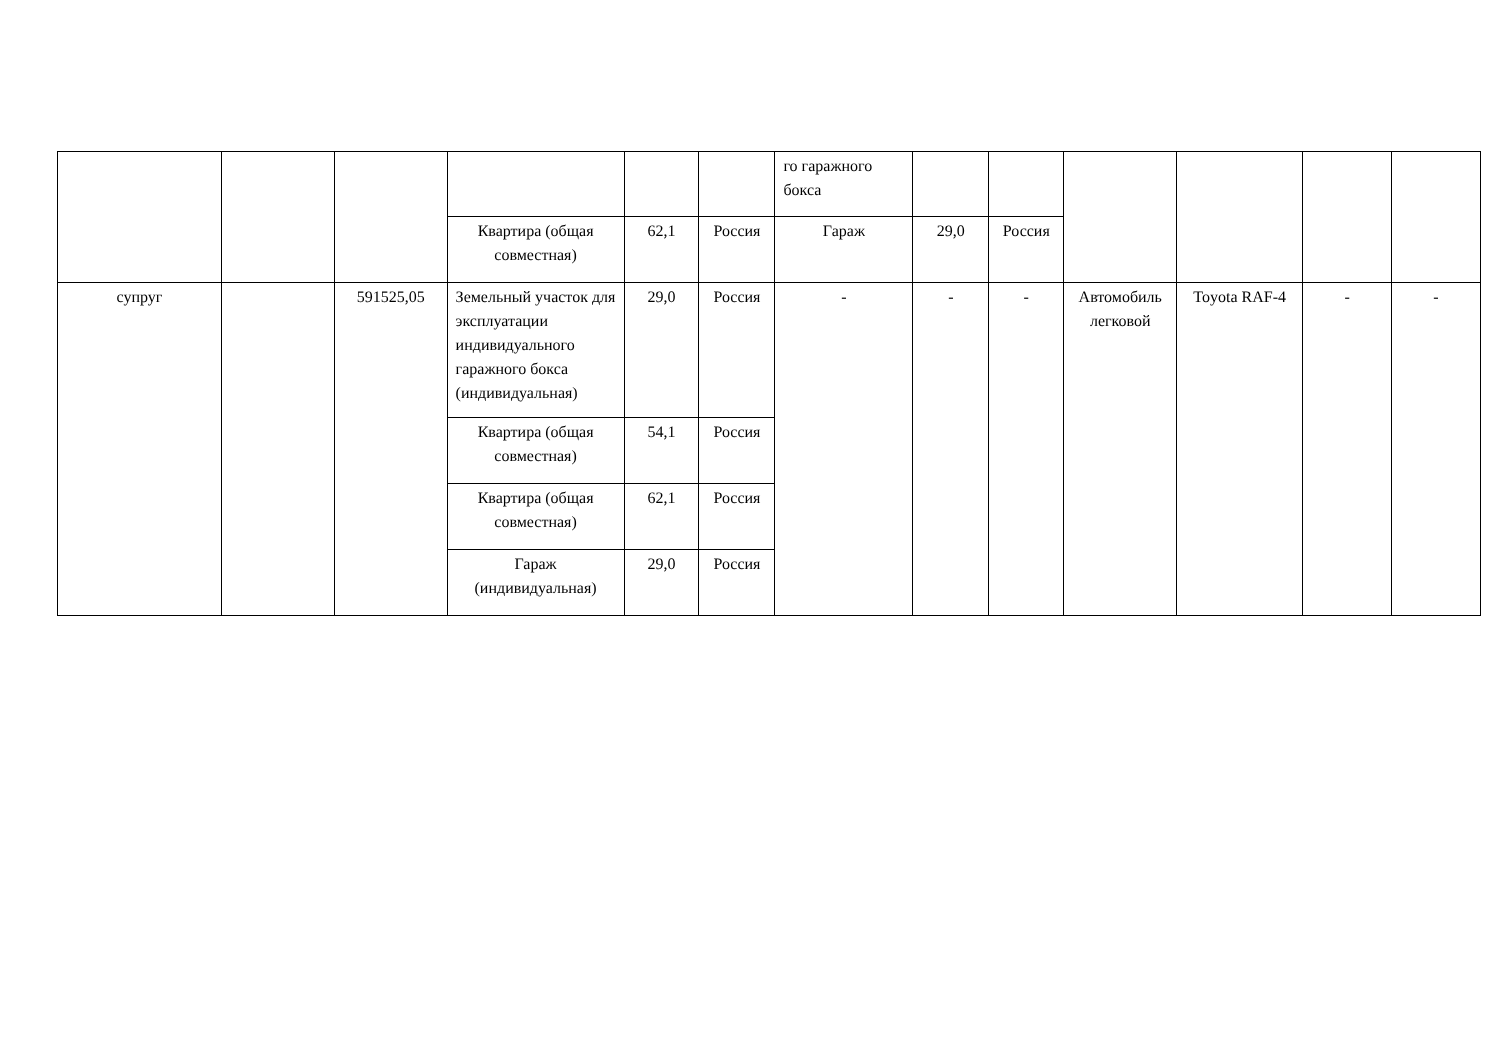| | | | | | | го гаражного бокса | | | | | | |
| | | | Квартира (общая совместная) | 62,1 | Россия | Гараж | 29,0 | Россия | | | | |
| супруг | | 591525,05 | Земельный участок для эксплуатации индивидуального гаражного бокса (индивидуальная) | 29,0 | Россия | - | - | - | Автомобиль легковой | Toyota RAF-4 | - | - |
| | | | Квартира (общая совместная) | 54,1 | Россия | | | | | | | |
| | | | Квартира (общая совместная) | 62,1 | Россия | | | | | | | |
| | | | Гараж (индивидуальная) | 29,0 | Россия | | | | | | | |